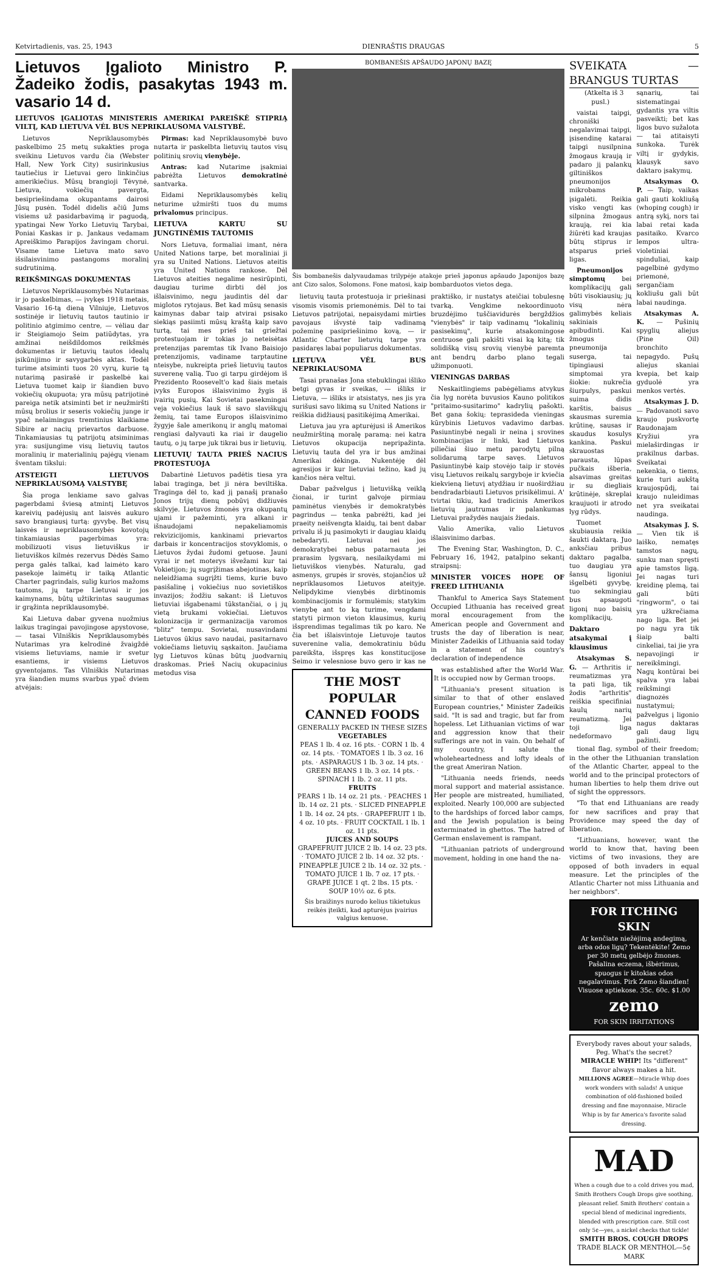Ketvirtadienis, vas. 25, 1943 DIENRAŠTIS DRAUGAS 5
Lietuvos Įgalioto Ministro P. Žadeiko žodis, pasakytas 1943 m. vasario 14 d.
LIETUVOS ĮGALIOTAS MINISTERIS AMERIKAI PAREIŠKĖ STIPRIĄ VILTĮ, KAD LIETUVA VĖL BUS NEPRIKLAUSOMA VALSTYBĖ.
Lietuvos Nepriklausomybės paskelbimo 25 metų sukakties proga sveikinu Lietuvos vardu čia (Webster Hall, New York City) susirinkusius tautiečius ir Lietuvai gero linkinčius amerikiečius. Mūsų brangioji Tėvynė, Lietuva, vokiečių pavergta, besipriešindama okupantams dairosi Jūsų pusėn. Todėl didelis ačiū Jums visiems už pasidarbavimą ir paguodą, ypatingai New Yorko Lietuvių Tarybai, Poniai Kaskas ir p. Jankaus vedamam Apreiškimo Parapijos žavingam chorui. Visame tame Lietuva mato savo išsilaisvinimo pastangoms moralinį sudrutinimą.
REIKŠMINGAS DOKUMENTAS
Lietuvos Nepriklausomybės Nutarimas ir jo paskelbimas, — įvykęs 1918 metais, Vasario 16-tą dieną Vilniuje, Lietuvos sostinėje ir lietuvių tautos tautinio ir politinio atgimimo centre, — vėliau dar ir Steigiamojo Seim patiūdytas, yra amžinai neišdildomos reikšmės dokumentas ir lietuvių tautos idealų įsikūnijimo ir savygarbės aktas. Todėl turime atsiminti tuos 20 vyrų, kurie tą nutarimą pasirašė ir paskelbė kai Lietuva tuomet kaip ir šiandien buvo vokiečių okupuota; yra mūsų patrijotinė pareiga netik atsiminti bet ir neužmiršti mūsų brolius ir seseris vokiečių junge ir ypač nelaimingus tremtinius klaikiame Sibire ar nacių prievartos darbuose. Tinkamiausias tų patrijotų atsiminimas yra: susijungime visų lietuvių tautos moralinių ir materialinių pajėgų vienam šventam tikslui:
ATSTEIGTI LIETUVOS NEPRIKLAUSOMĄ VALSTYBĘ
Šia proga lenkiame savo galvas pagerbdami šviesą atmintį Lietuvos kareivių padėjusių ant laisvės aukuro savo brangiausį turtą: gyvybę. Bet visų laisvės ir nepriklausomybės kovotojų tinkamiausias pagerbimas yra: mobilizuoti visus lietuviškus ir lietuviškos kilmės rezervus Dėdės Samo perga galės talkai, kad laimėto karo pasekoje laimėtų ir taiką Atlantic Charter pagrindais, sulig kurios mažoms tautoms, jų tarpe Lietuvai ir jos kaimynams, būtų užtikrintas saugumas ir grąžinta nepriklausomybė.
Kai Lietuva dabar gyvena nuožmius laikus tragingai pavojingose apystovose, — tasai Vilniškis Nepriklausomybės Nutarimas yra kelrodinė žvaigždė visiems lietuviams, namie ir svetur esantiems, ir visiems Lietuvos gyventojams. Tas Vilniškis Nutarimas yra šiandien mums svarbus ypač dviem atvėjais:
Pirmas: kad Nepriklausomybė buvo nutarta ir paskelbta lietuvių tautos visų politinių srovių vienybėje.
Antras: kad Nutarime įsakmiai pabrėžta Lietuvos demokratinė santvarka.
Eidami Nepriklausomybės kelių neturime užmiršti tuos du mums privalomus principus.
LIETUVA KARTU SU JUNGTINĖMIS TAUTOMIS
Nors Lietuva, formaliai imant, nėra United Nations tarpe, bet moraliniai ji yra su United Nations. Lietuvos ateitis yra United Nations rankose. Dėl Lietuvos ateities negalime nesirūpinti, daugiau turime dirbti dėl jos išlaisvinimo, negu jaudintis dėl dar miglotos rytojaus. Bet kad mūsų senasis kaimynas dabar taip atvirai psisako siekiąs pasiimti mūsų kraštą kaip savo turtą, tai mes prieš tai griežtai protestuojam ir tokias jo neteisėtas pretenzijas paremtas tik Ivano Baisiojo pretenzijomis, vadiname tarptautine nteisybe, nukreipta prieš lietuvių tautos suverenę valią. Tuo gi tarpu girdėjom iš Prezidento Roosevelt'o kad šiais metais įvyks Europos išlaisvinimo žygis iš įvairių pusių. Kai Sovietai pasekmingai veja vokiečius lauk iš savo slaviškųjų žemių, tai tame Europos išlaisvinimo žygyje šale amerikonų ir anglų matomai rengiasi dalyvauti ka riai ir daugelio tautų, o jų tarpe juk tikrai bus ir lietuvių.
LIETUVIŲ TAUTA PRIEŠ NACIUS PROTESTUOJA
Dabartinė Lietuvos padėtis tiesa yra labai traginga, bet ji nėra beviltiška. Traginga dėl to, kad jį panašį pranašo Jonos trijų dienų pobūvį didžiuvės skilvyje. Lietuvos žmonės yra okupantų ujami ir pažeminti, yra alkani ir išnaudojami nepakeliamomis rekvizicijomis, kankinami prievartos darbais ir koncentracijos stovyklomis, o Lietuvos žydai žudomi getuose. Jauni vyrai ir net moterys išvežami kur tai Vokietijon; jų sugrįžimas abejotinas, kaip neleidžiama sugrįžti tiems, kurie buvo pasišalinę į vokiečius nuo sovietiškos invazijos; žodžiu sakant: iš Lietuvos lietuviai išgabenami tūkstančiai, o į jų vietą brukami vokiečiai. Lietuvos kolonizacija ir germanizacija varomos "blitz" tempu. Sovietai, nusavindami Lietuvos ūkius savo naudai, pasitarnavo vokiečiams lietuvių sąskaiton. Jaučiama lyg Lietuvos kūnas būtų juodvarnių draskomas. Prieš Nacių okupacinius metodus visa
BOMBANEŠIS APŠAUDO JAPONŲ BAZĘ
Šis bombanešis dalyvaudamas trilypėje atakoje prieš japonus apšaudo Japonijos bazę ant Cizo salos, Solomons. Fone matosi, kaip bombarduotos vietos dega.
lietuvių tauta protestuoja ir priešinasi visomis visomis priemonėmis. Dėl to tai Lietuvos patrijotai, nepaisydami mirties pavojaus išvystė taip vadinamą požeminę pasipriešinimo kovą, — ir Atlantic Charter lietuvių tarpe yra pasidaręs labai populiarus dokumentas.
LIETUVA VĖL BUS NEPRIKLAUSOMA
Tasai pranašas Jona stebuklingai išliko betgi gyvas ir sveikas, — išliks ir Lietuva, — išliks ir atsistatys, nes jis yra surišusi savo likimą su United Nations ir reiškia didžiausį pasitikėjimą Amerikai.
Lietuva jau yra apturėjusi iš Amerikos neužmirštiną moralę paramą: nei katra Lietuvos okupacija nepripažinta. Lietuvių tauta del yra ir bus amžinai Amerikai dėkinga. Nukentėję dėl agresijos ir kur lietuviai težino, kad jų kančios nėra veltui.
Dabar pažvelgus į lietuvišką veiklą čionai, ir turint galvoje pirmiau paminėtus vienybės ir demokratybės pagrindus — tenka pabrėžti, kad jei praeity neišvengta klaidų, tai bent dabar privalu iš jų pasimokyti ir daugiau klaidų nebedaryti. Lietuvai nei jos demokratybei nebus patarnauta jei prarasim lygsvarą, nesilaikydami mi lietuviškos vienybės. Naturalu, gad asmenys, grupės ir srovės, stojančios už nepriklausomos Lietuvos ateityje. Nelipdykime vienybės dirbtinomis kombinacijomis ir formulėmis; statykim vienybę ant to ką turime, vengdami statyti pirmon vieton klausimus, kurių išsprendimas tegalimas tik po karo. Ne čia bet išlaisvintoje Lietuvoje tautos suverenine valia, demokratiniu būdu pareikšta, išspręs kas konstitucijose Seimo ir velesniose buvo gero ir kas ne praktiško, ir nustatys ateičiai tobulesnę tvarką. Vengkime nekoordinuoto bruzdėjimo tuščiavidurės bergždžios "vienybės" ir taip vadinamų "lokalinių pasisekimų", kurie atsakomingose centruose gali pakišti visai ką kitą; tik solidišką visų srovių vienybė paremta ant bendrų darbo plano tegali užimponuoti.
VIENINGAS DARBAS
Neskaitlingiems pabėgėliams atvykus čia lyg norėta buvusios Kauno politikos "pritaimo-susitarimo" kadrylių pašokti. Bet gana šokių: teprasideda vieningas kūrybinis Lietuvos vadavimo darbas. Pasiuntinybė negali ir neina į srovines kombinacijas ir linki, kad Lietuvos piliečiai šiuo metu parodytų pilną solidarumą tarpe savęs. Lietuvos Pasiuntinybė kaip stovėjo taip ir stovės visų Lietuvos reikalų sargyboje ir kviečia kiekvieną lietuvį atydžiau ir nuoširdžiau bendradarbiauti Lietuvos prisikėlimui. A' tvirtai tikiu, kad tradicinis Amerikos lietuvių jautrumas ir palankumas Lietuvai pražydės naujais žiedais.
Valio Amerika, valio Lietuvos išlaisvinimo darbas.
The Evening Star, Washington, D. C., February 16, 1942, patalpino sekantį straipsnį:
MINISTER VOICES HOPE OF FREED LITHUANIA
Thankful to America Says Statement Occupied Lithuania has received great moral encouragement from the American people and Government and trusts the day of liberation is near, Minister Zadeikis of Lithuania said today in a statement of his country's declaration of independence
THE MOST POPULAR CANNED FOODS
GENERALLY PACKED IN THESE SIZES
VEGETABLES
PEAS 1 lb. 4 oz. 16 pts. · CORN 1 lb. 4 oz. 14 pts. · TOMATOES 1 lb. 3 oz. 16 pts. · ASPARAGUS 1 lb. 3 oz. 14 pts. · GREEN BEANS 1 lb. 3 oz. 14 pts. · SPINACH 1 lb. 2 oz. 11 pts.
FRUITS
PEARS 1 lb. 14 oz. 21 pts. · PEACHES 1 lb. 14 oz. 21 pts. · SLICED PINEAPPLE 1 lb. 14 oz. 24 pts. · GRAPEFRUIT 1 lb. 4 oz. 10 pts. · FRUIT COCKTAIL 1 lb. 1 oz. 11 pts.
JUICES AND SOUPS
GRAPEFRUIT JUICE 2 lb. 14 oz. 23 pts. · TOMATO JUICE 2 lb. 14 oz. 32 pts. · PINEAPPLE JUICE 2 lb. 14 oz. 32 pts. · TOMATO JUICE 1 lb. 7 oz. 17 pts. · GRAPE JUICE 1 qt. 2 lbs. 15 pts. · SOUP 10½ oz. 6 pts.
Šis braižinys nurodo kelius tikietukus reikės įteikti, kad apturėjus įvairius valgius kenuose.
was established after the World War. It is occupied now by German troops.
"Lithuania's present situation is similar to that of other enslaved European countries," Minister Zadeikis said. "It is sad and tragic, but far from hopeless. Let Lithuanian victims of war and aggression know that their sufferings are not in vain. On behalf of my country, I salute the wholeheartedness and lofty ideals of the great Ameriran Nation.
"Lithuania needs friends, needs moral support and material assistance. Her people are mistreated, humiliated, exploited. Nearly 100,000 are subjected to the hardships of forced labor camps, and the Jewish population is being exterminated in ghettos. The hatred of German enslavement is rampant.
"Lithuanian patriots of underground movement, holding in one hand the na-
SVEIKATA — BRANGUS TURTAS
(Atkelta iš 3 pusl.)
vaistai taipgi, chroniški negalavimai taipgi, įsisendinę katarai taipgi nusilpnina žmogaus kraują ir padaro jį palankų giltiniškos pneumonijos mikrobams įsigalėti. Reikia visko vengti kas silpnina žmogaus kraują, rei kia žiūrėti kad kraujas būtų stiprus ir atsparus prieš ligas.
Pneumonijos simptomų bei komplikacijų gali būti visokiausių; jų visų nėra galimybės keliais sakiniais apibudinti. Kai žmogus pneumonija suserga, tai tipingiausi simptomai yra šiokie: nukrečia šiurpulys, paskui suima didis karštis, baisus skausmas suremia krūtinę, sausas ir skaudus kosulys kankina. Paskui skrauostas parausta, lūpas pučkais išberia, alsavimas greitas ir su diegliais krūtinėje, skreplai kraujuoti ir atrodo lyg rūdys.
Tuomet skubiausia reikia šaukti daktarą. Juo anksčiau pribus daktaro pagalba, tuo daugiau yra šansų ligoniui išgelbėti gyvybę, tuo sekmingiau bus apsaugoti ligonį nuo baisių komplikacijų.
Daktaro atsakymai į klausimus
Atsakymas S. G. — Arthritis ir reumatizmas yra ta pati liga, tik žodis "arthritis" reiškia specifiniai kaulų narių reumatizmą. Jei toji liga nedeformavo sąnarių, tai sistematingai gydantis yra viltis pasveikti; bet kas ligos buvo sužalota — tai atitaisyti sunkoka. Turėk viltį ir gydykis, klausyk savo daktaro įsakymų.
Atsakymas O. P. — Taip, vaikas gali gauti kokliušą (whoping cough) ir antrą sykį, nors tai labai retai kada pasitaiko. Kvarco lempos ultra-violetiniai spinduliai, kaip pagelbinė gydymo priemonė, sergančiam kokliušu gali būt labai naudinga.
Atsakymas A. K. — Pušinių spyglių aliejus (Pine Oil) bronchito nepagydo. Pušų aliejus skaniai kvepia, bet kaip gyduolė yra menkos vertės.
Atsakymas J. D. — Padovanoti savo kraujo puskvortę Raudonajam Kryžiui yra mielaširdingas ir prakilnus darbas. Sveikatai nekenkia, o tiems, kurie turi aukštą kraujospūdį, tai kraujo nuleidimas net yra sveikatai naudinga.
Atsakymas J. S. — Vien tik iš laiško, nematęs tamstos nagų, sunku man spręsti apie tamstos ligą. Jei nagas turi kreidinę plemą, tai gali būti "ringworm", o tai yra užkrečiama nago liga. Bet jei po nagu yra tik šiaip balti cinkeliai, tai jie yra nepavojingi ir nereikšmingi. Nagų kontūrai bei spalva yra labai reikšmingi diagnozės nustatymui; pažvelgus į ligonio nagus daktaras gali daug ligų pažinti.
tional flag, symbol of their freedom; in the other the Lithuanian translation of the Atlantic Charter, appeal to the world and to the principal protectors of human liberties to help them drive out of sight the oppressors.
"To that end Lithuanians are ready for new sacrifices and pray that Providence may speed the day of liberation.
"Lithuanians, however, want the world to know that, having been victims of two invasions, they are opposed of both invaders in equal measure. Let the principles of the Atlantic Charter not miss Lithuania and her neighbors".
FOR ITCHING SKIN
Ar kenčiate niežėjimą andegimą, arba odos ligų? Tekentėkite! Žemo per 30 metų gelbėjo žmones. Pašalina eczema, išbėrimus, spuogus ir kitokias odos negalavimus. Pirk Zemo šiandien! Visuose aptiekose. 35c. 60c. $1.00
zemo
FOR SKIN IRRITATIONS
Everybody raves about your salads, Peg. What's the secret?
MIRACLE WHIP! Its "different" flavor always makes a hit.
MILLIONS AGREE—Miracle Whip does work wonders with salads! A unique combination of old-fashioned boiled dressing and fine mayonnaise, Miracle Whip is by far America's favorite salad dressing.
MAD
When a cough due to a cold drives you mad, Smith Brothers Cough Drops give soothing, pleasant relief. Smith Brothers' contain a special blend of medicinal ingredients, blended with prescription care. Still cost only 5¢—yes, a nickel checks that tickle!
SMITH BROS. COUGH DROPS
TRADE BLACK OR MENTHOL—5¢ MARK